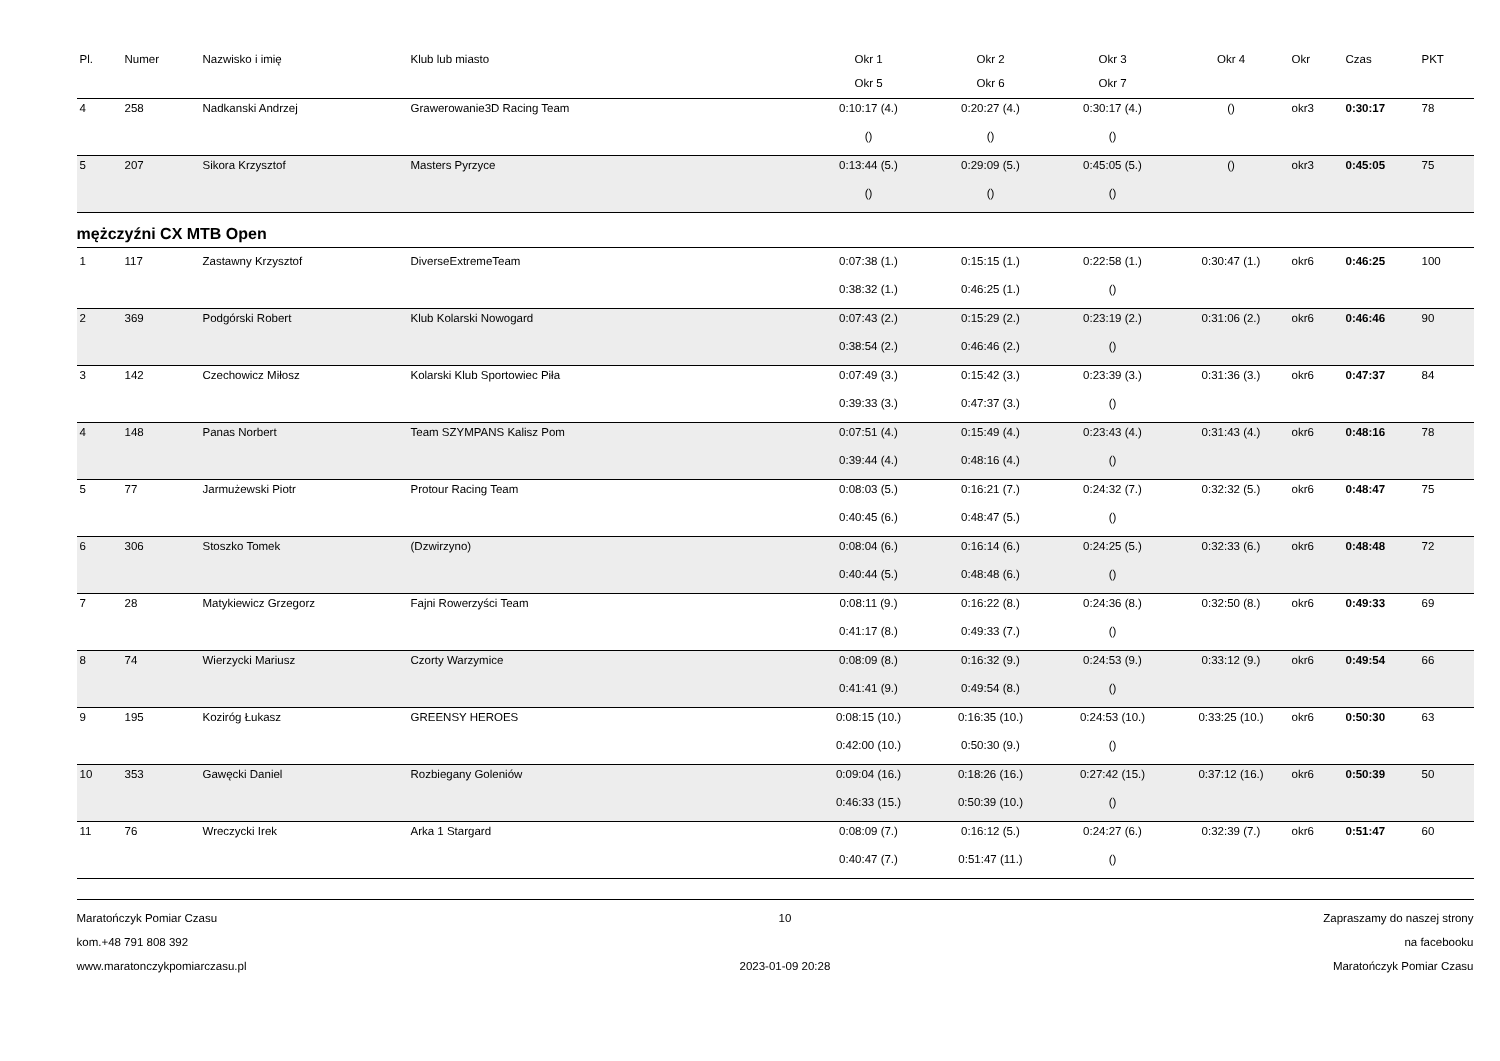| Pl. | Numer | Nazwisko i imię | Klub lub miasto | Okr 1 | Okr 2 | Okr 3 | Okr 4 | Okr | Czas | PKT |
| --- | --- | --- | --- | --- | --- | --- | --- | --- | --- | --- |
| | | | | Okr 5 | Okr 6 | Okr 7 | | | | |
| 4 | 258 | Nadkanski Andrzej | Grawerowanie3D Racing Team | 0:10:17 (4.) | 0:20:27 (4.) | 0:30:17 (4.) | () | okr3 | 0:30:17 | 78 |
| | | | | () | () | () | | | | |
| 5 | 207 | Sikora Krzysztof | Masters Pyrzyce | 0:13:44 (5.) | 0:29:09 (5.) | 0:45:05 (5.) | () | okr3 | 0:45:05 | 75 |
| | | | | () | () | () | | | | |
mężczyźni CX MTB Open
| 1 | 117 | Zastawny Krzysztof | DiverseExtremeTeam | 0:07:38 (1.) | 0:15:15 (1.) | 0:22:58 (1.) | 0:30:47 (1.) | okr6 | 0:46:25 | 100 |
| | | | | 0:38:32 (1.) | 0:46:25 (1.) | () | | | | |
| 2 | 369 | Podgórski Robert | Klub Kolarski Nowogard | 0:07:43 (2.) | 0:15:29 (2.) | 0:23:19 (2.) | 0:31:06 (2.) | okr6 | 0:46:46 | 90 |
| | | | | 0:38:54 (2.) | 0:46:46 (2.) | () | | | | |
| 3 | 142 | Czechowicz Miłosz | Kolarski Klub Sportowiec Piła | 0:07:49 (3.) | 0:15:42 (3.) | 0:23:39 (3.) | 0:31:36 (3.) | okr6 | 0:47:37 | 84 |
| | | | | 0:39:33 (3.) | 0:47:37 (3.) | () | | | | |
| 4 | 148 | Panas Norbert | Team SZYMPANS Kalisz Pom | 0:07:51 (4.) | 0:15:49 (4.) | 0:23:43 (4.) | 0:31:43 (4.) | okr6 | 0:48:16 | 78 |
| | | | | 0:39:44 (4.) | 0:48:16 (4.) | () | | | | |
| 5 | 77 | Jarmużewski Piotr | Protour Racing Team | 0:08:03 (5.) | 0:16:21 (7.) | 0:24:32 (7.) | 0:32:32 (5.) | okr6 | 0:48:47 | 75 |
| | | | | 0:40:45 (6.) | 0:48:47 (5.) | () | | | | |
| 6 | 306 | Stoszko Tomek | (Dzwirzyno) | 0:08:04 (6.) | 0:16:14 (6.) | 0:24:25 (5.) | 0:32:33 (6.) | okr6 | 0:48:48 | 72 |
| | | | | 0:40:44 (5.) | 0:48:48 (6.) | () | | | | |
| 7 | 28 | Matykiewicz Grzegorz | Fajni Rowerzyści Team | 0:08:11 (9.) | 0:16:22 (8.) | 0:24:36 (8.) | 0:32:50 (8.) | okr6 | 0:49:33 | 69 |
| | | | | 0:41:17 (8.) | 0:49:33 (7.) | () | | | | |
| 8 | 74 | Wierzycki Mariusz | Czorty Warzymice | 0:08:09 (8.) | 0:16:32 (9.) | 0:24:53 (9.) | 0:33:12 (9.) | okr6 | 0:49:54 | 66 |
| | | | | 0:41:41 (9.) | 0:49:54 (8.) | () | | | | |
| 9 | 195 | Koziróg Łukasz | GREENSY HEROES | 0:08:15 (10.) | 0:16:35 (10.) | 0:24:53 (10.) | 0:33:25 (10.) | okr6 | 0:50:30 | 63 |
| | | | | 0:42:00 (10.) | 0:50:30 (9.) | () | | | | |
| 10 | 353 | Gawęcki Daniel | Rozbiegany Goleniów | 0:09:04 (16.) | 0:18:26 (16.) | 0:27:42 (15.) | 0:37:12 (16.) | okr6 | 0:50:39 | 50 |
| | | | | 0:46:33 (15.) | 0:50:39 (10.) | () | | | | |
| 11 | 76 | Wreczycki Irek | Arka 1 Stargard | 0:08:09 (7.) | 0:16:12 (5.) | 0:24:27 (6.) | 0:32:39 (7.) | okr6 | 0:51:47 | 60 |
| | | | | 0:40:47 (7.) | 0:51:47 (11.) | () | | | | |
Maratończyk Pomiar Czasu
kom.+48 791 808 392
www.maratonczykpomiarczasu.pl
10
2023-01-09 20:28
Zapraszamy do naszej strony
na facebooku
Maratończyk Pomiar Czasu